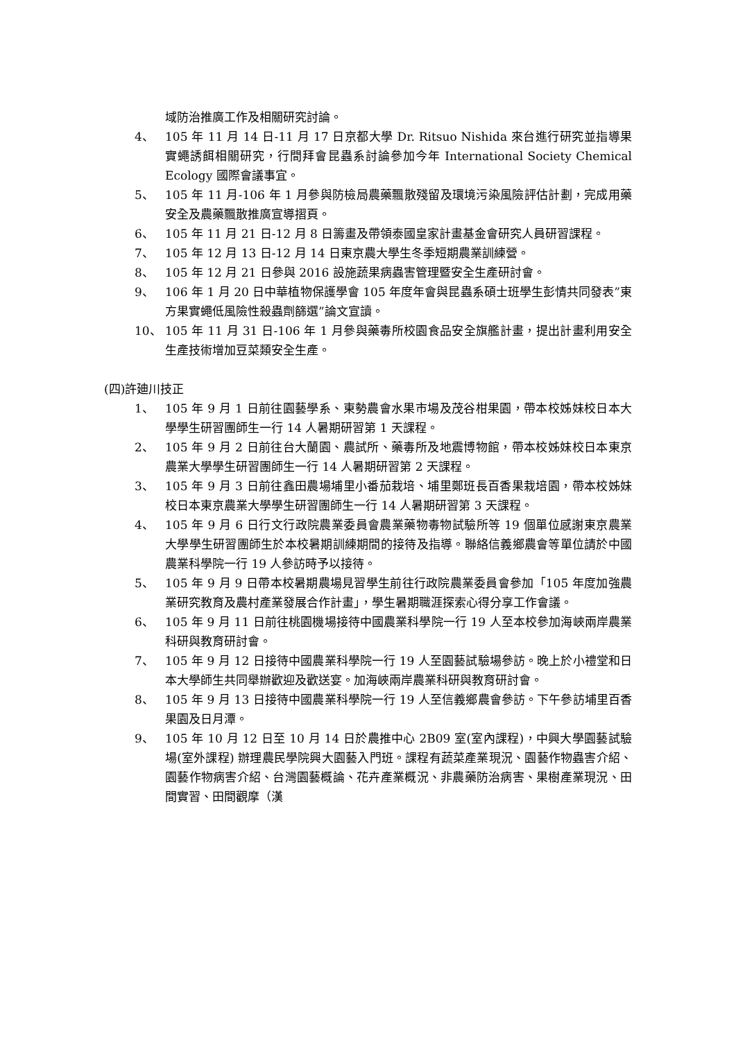域防治推廣工作及相關研究討論。
4、 105 年 11 月 14 日-11 月 17 日京都大學 Dr. Ritsuo Nishida 來台進行研究並指導果實蠅誘餌相關研究，行間拜會昆蟲系討論參加今年 International Society Chemical Ecology 國際會議事宜。
5、 105 年 11 月-106 年 1 月參與防檢局農藥飄散殘留及環境污染風險評估計劃，完成用藥安全及農藥飄散推廣宣導摺頁。
6、 105 年 11 月 21 日-12 月 8 日籌畫及帶領泰國皇家計畫基金會研究人員研習課程。
7、 105 年 12 月 13 日-12 月 14 日東京農大學生冬季短期農業訓練營。
8、 105 年 12 月 21 日參與 2016 設施蔬果病蟲害管理暨安全生產研討會。
9、 106 年 1 月 20 日中華植物保護學會 105 年度年會與昆蟲系碩士班學生彭情共同發表”東方果實蠅低風險性殺蟲劑篩選”論文宣讀。
10、 105 年 11 月 31 日-106 年 1 月參與藥毒所校園食品安全旗艦計畫，提出計畫利用安全生產技術增加豆菜類安全生產。
(四)許廸川技正
1、 105 年 9 月 1 日前往園藝學系、東勢農會水果市場及茂谷柑果園，帶本校姊妹校日本大學學生研習團師生一行 14 人暑期研習第 1 天課程。
2、 105 年 9 月 2 日前往台大蘭園、農試所、藥毒所及地震博物館，帶本校姊妹校日本東京農業大學學生研習團師生一行 14 人暑期研習第 2 天課程。
3、 105 年 9 月 3 日前往鑫田農場埔里小番茄栽培、埔里鄭班長百香果栽培園，帶本校姊妹校日本東京農業大學學生研習團師生一行 14 人暑期研習第 3 天課程。
4、 105 年 9 月 6 日行文行政院農業委員會農業藥物毒物試驗所等 19 個單位感謝東京農業大學學生研習團師生於本校暑期訓練期間的接待及指導。聯絡信義鄉農會等單位請於中國農業科學院一行 19 人參訪時予以接待。
5、 105 年 9 月 9 日帶本校暑期農場見習學生前往行政院農業委員會參加「105 年度加強農業研究教育及農村產業發展合作計畫」，學生暑期職涯探索心得分享工作會議。
6、 105 年 9 月 11 日前往桃園機場接待中國農業科學院一行 19 人至本校參加海峽兩岸農業科研與教育研討會。
7、 105 年 9 月 12 日接待中國農業科學院一行 19 人至園藝試驗場參訪。晚上於小禮堂和日本大學師生共同舉辦歡迎及歡送宴。加海峽兩岸農業科研與教育研討會。
8、 105 年 9 月 13 日接待中國農業科學院一行 19 人至信義鄉農會參訪。下午參訪埔里百香果園及日月潭。
9、 105 年 10 月 12 日至 10 月 14 日於農推中心 2B09 室(室內課程)，中興大學園藝試驗場(室外課程) 辦理農民學院興大園藝入門班。課程有蔬菜產業現況、園藝作物蟲害介紹、園藝作物病害介紹、台灣園藝概論、花卉產業概況、非農藥防治病害、果樹產業現況、田間實習、田間觀摩（漢